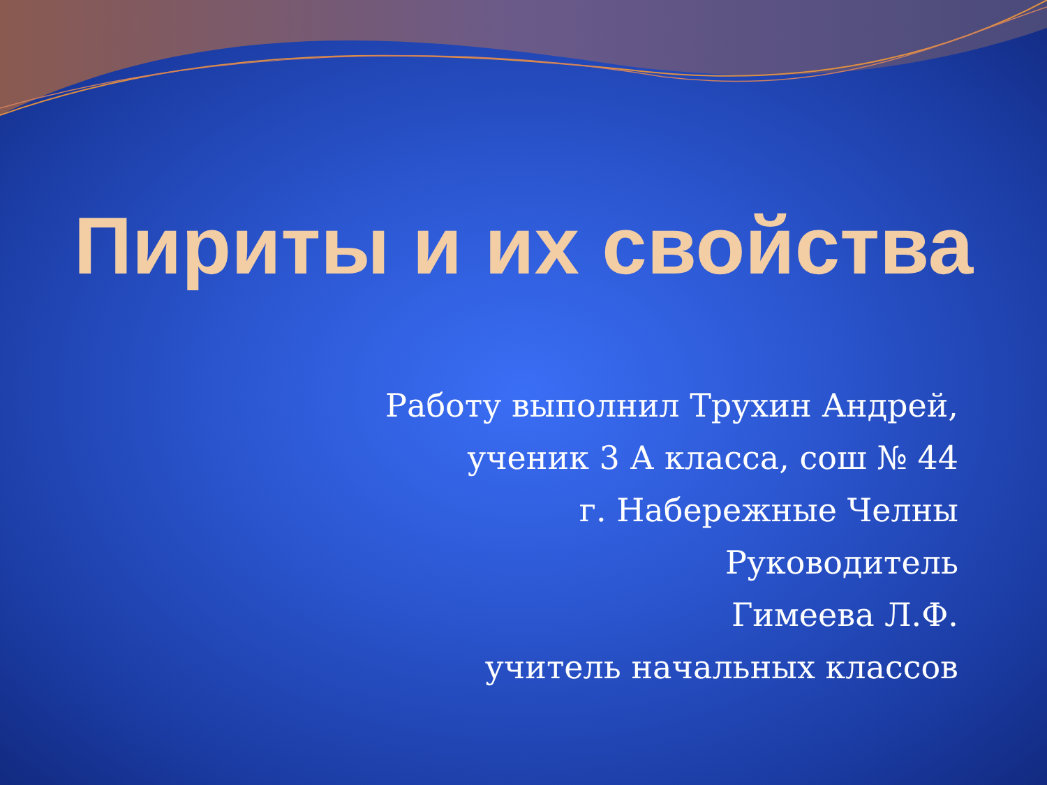Пириты и их свойства
Работу выполнил Трухин Андрей,
ученик 3 А класса, сош № 44
г. Набережные Челны
Руководитель
Гимеева Л.Ф.
учитель начальных классов